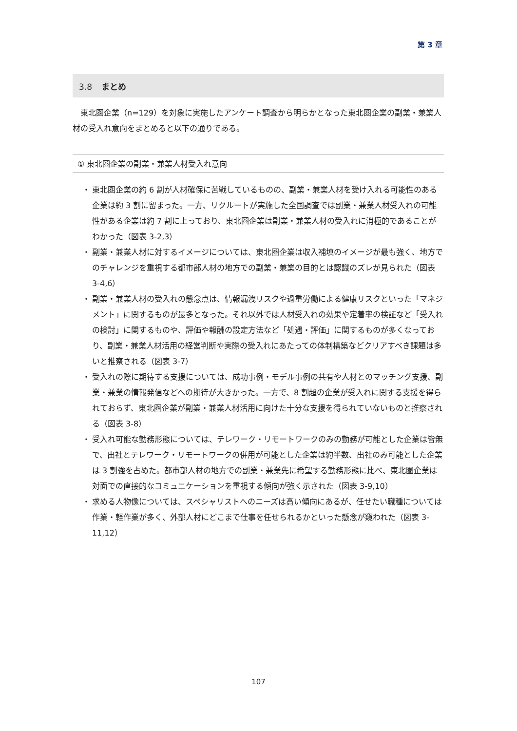第 3 章
3.8 まとめ
東北圏企業（n=129）を対象に実施したアンケート調査から明らかとなった東北圏企業の副業・兼業人材の受入れ意向をまとめると以下の通りである。
① 東北圏企業の副業・兼業人材受入れ意向
・ 東北圏企業の約 6 割が人材確保に苦戦しているものの、副業・兼業人材を受け入れる可能性のある企業は約 3 割に留まった。一方、リクルートが実施した全国調査では副業・兼業人材受入れの可能性がある企業は約 7 割に上っており、東北圏企業は副業・兼業人材の受入れに消極的であることがわかった（図表 3-2,3）
・ 副業・兼業人材に対するイメージについては、東北圏企業は収入補填のイメージが最も強く、地方でのチャレンジを重視する都市部人材の地方での副業・兼業の目的とは認識のズレが見られた（図表 3-4,6）
・ 副業・兼業人材の受入れの懸念点は、情報漏洩リスクや過重労働による健康リスクといった「マネジメント」に関するものが最多となった。それ以外では人材受入れの効果や定着率の検証など「受入れの検討」に関するものや、評価や報酬の設定方法など「処遇・評価」に関するものが多くなっており、副業・兼業人材活用の経営判断や実際の受入れにあたっての体制構築などクリアすべき課題は多いと推察される（図表 3-7）
・ 受入れの際に期待する支援については、成功事例・モデル事例の共有や人材とのマッチング支援、副業・兼業の情報発信などへの期待が大きかった。一方で、8 割超の企業が受入れに関する支援を得られておらず、東北圏企業が副業・兼業人材活用に向けた十分な支援を得られていないものと推察される（図表 3-8）
・ 受入れ可能な勤務形態については、テレワーク・リモートワークのみの勤務が可能とした企業は皆無で、出社とテレワーク・リモートワークの併用が可能とした企業は約半数、出社のみ可能とした企業は 3 割強を占めた。都市部人材の地方での副業・兼業先に希望する勤務形態に比べ、東北圏企業は対面での直接的なコミュニケーションを重視する傾向が強く示された（図表 3-9,10）
・ 求める人物像については、スペシャリストへのニーズは高い傾向にあるが、任せたい職種については作業・軽作業が多く、外部人材にどこまで仕事を任せられるかといった懸念が窺われた（図表 3-11,12）
107